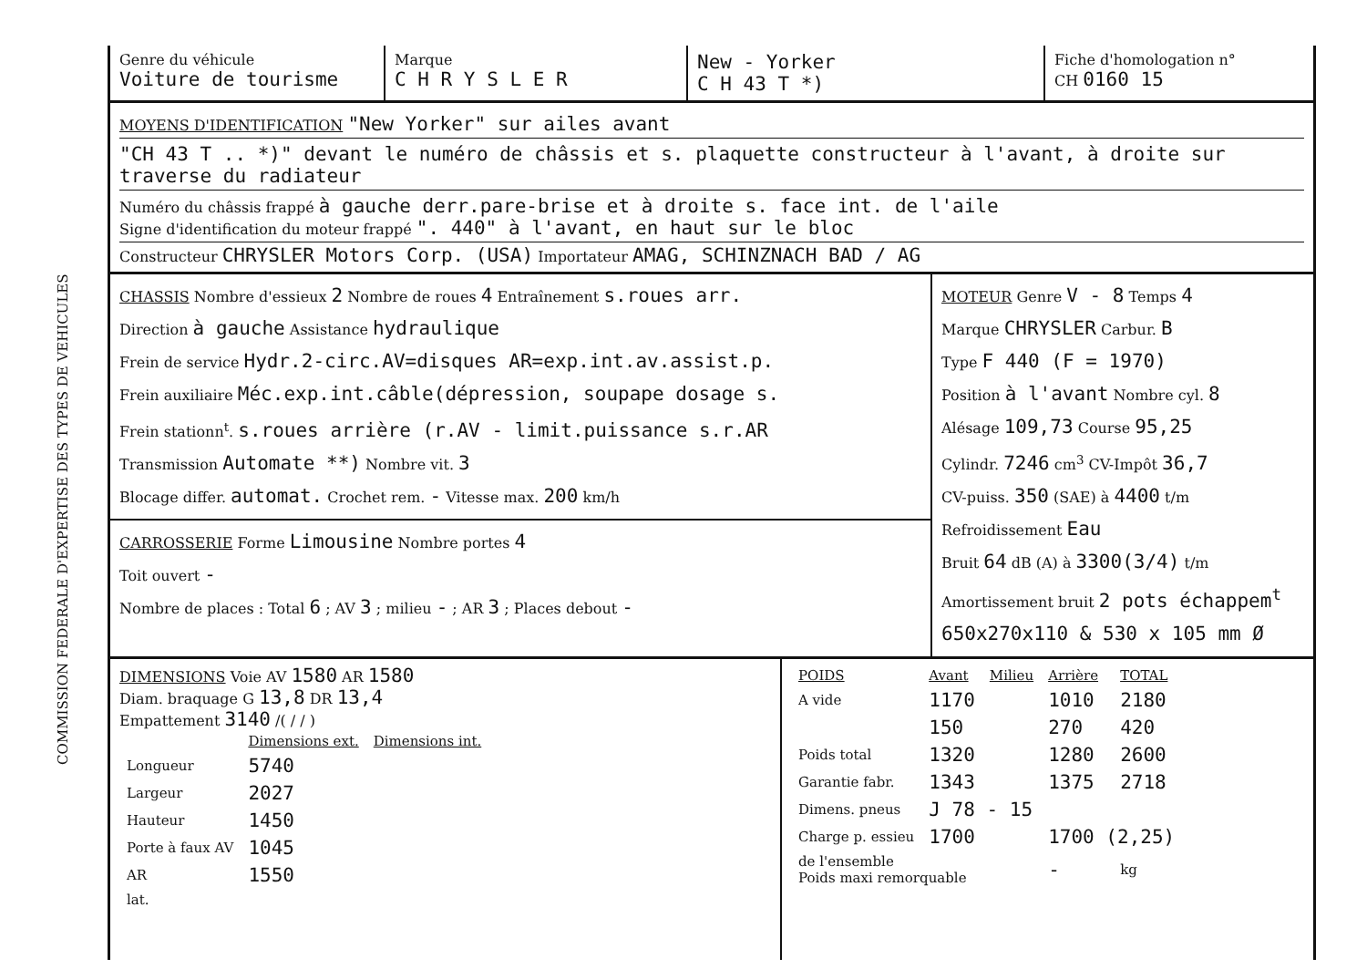COMMISSION FEDERALE D'EXPERTISE DES TYPES DE VEHICULES
Genre du véhicule
Voiture de tourisme
Marque
C H R Y S L E R
New - Yorker
C H 43 T *)
Fiche d'homologation n°
CH 0160 15
MOYENS D'IDENTIFICATION "New Yorker" sur ailes avant
"CH 43 T .. *)" devant le numéro de châssis et s. plaquette constructeur à l'avant, à droite sur traverse du radiateur
Numéro du châssis frappé à gauche derr.pare-brise et à droite s. face int. de l'aile
Signe d'identification du moteur frappé ". 440" à l'avant, en haut sur le bloc
Constructeur CHRYSLER Motors Corp. (USA) Importateur AMAG, SCHINZNACH BAD / AG
CHASSIS Nombre d'essieux 2 Nombre de roues 4 Entraînement s.roues arr.
Direction à gauche Assistance hydraulique
Frein de service Hydr.2-circ.AV=disques AR=exp.int.av.assist.p.
Frein auxiliaire Méc.exp.int.câble(dépression, soupape dosage s.
Frein stationn<sup>t</sup>. s.roues arrière (r.AV - limit.puissance s.r.AR
Transmission Automate **) Nombre vit. 3
Blocage differ. automat. Crochet rem. - Vitesse max. 200 km/h
CARROSSERIE Forme Limousine Nombre portes 4
Toit ouvert -
Nombre de places : Total 6 ; AV 3 ; milieu - ; AR 3 ; Places debout -
MOTEUR Genre V - 8 Temps 4
Marque CHRYSLER Carbur. B
Type F 440 (F = 1970)
Position à l'avant Nombre cyl. 8
Alésage 109,73 Course 95,25
Cylindr. 7246 cm<sup>3</sup> CV-Impôt 36,7
CV-puiss. 350 (SAE) à 4400 t/m
Refroidissement Eau
Bruit 64 dB (A) à 3300(3/4) t/m
Amortissement bruit 2 pots échappem<sup>t</sup>
650x270x110 & 530 x 105 mm Ø
DIMENSIONS Voie AV 1580 AR 1580
Diam. braquage G 13,8 DR 13,4
Empattement 3140 /( / / )
| | Dimensions ext. | Dimensions int. |
| --- | --- | --- |
| Longueur | 5740 | |
| Largeur | 2027 | |
| Hauteur | 1450 | |
| Porte à faux AV | 1045 | |
| AR | 1550 | |
| lat. | | |
| POIDS | Avant | Milieu | Arrière | TOTAL |
| --- | --- | --- | --- | --- |
| A vide | 1170 | | 1010 | 2180 |
| | 150 | | 270 | 420 |
| Poids total | 1320 | | 1280 | 2600 |
| Garantie fabr. | 1343 | | 1375 | 2718 |
| Dimens. pneus | J 78 - 15 | | | |
| Charge p. essieu | 1700 | | 1700 (2,25) | |
| de l'ensemble Poids maxi remorquable | | | - | kg |